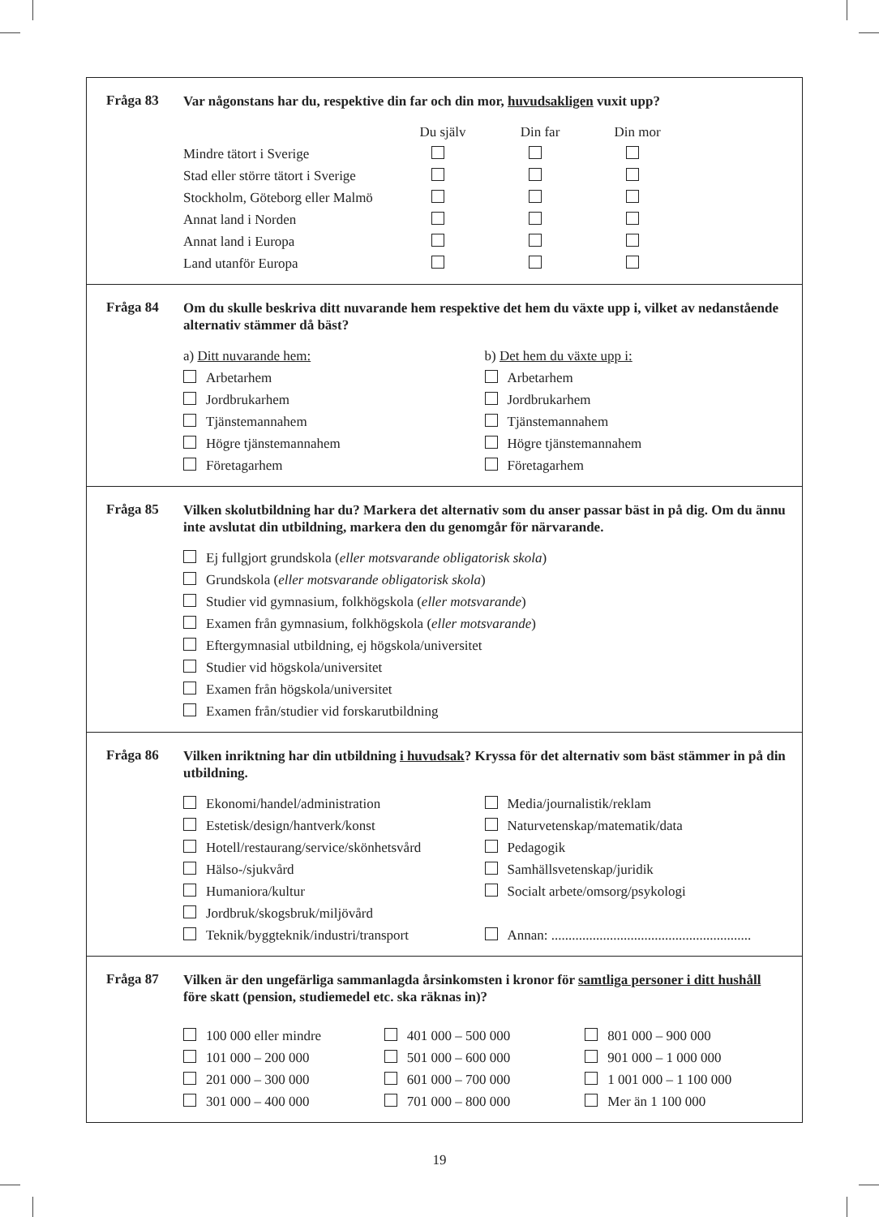Fråga 83
Var någonstans har du, respektive din far och din mor, huvudsakligen vuxit upp?
| | Du själv | Din far | Din mor |
| --- | --- | --- | --- |
| Mindre tätort i Sverige | | | |
| Stad eller större tätort i Sverige | | | |
| Stockholm, Göteborg eller Malmö | | | |
| Annat land i Norden | | | |
| Annat land i Europa | | | |
| Land utanför Europa | | | |
Fråga 84
Om du skulle beskriva ditt nuvarande hem respektive det hem du växte upp i, vilket av nedanstående alternativ stämmer då bäst?
a) Ditt nuvarande hem:
Arbetarhem
Jordbrukarhem
Tjänstemannahem
Högre tjänstemannahem
Företagarhem
b) Det hem du växte upp i:
Arbetarhem
Jordbrukarhem
Tjänstemannahem
Högre tjänstemannahem
Företagarhem
Fråga 85
Vilken skolutbildning har du? Markera det alternativ som du anser passar bäst in på dig. Om du ännu inte avslutat din utbildning, markera den du genomgår för närvarande.
Ej fullgjort grundskola (eller motsvarande obligatorisk skola)
Grundskola (eller motsvarande obligatorisk skola)
Studier vid gymnasium, folkhögskola (eller motsvarande)
Examen från gymnasium, folkhögskola (eller motsvarande)
Eftergymnasial utbildning, ej högskola/universitet
Studier vid högskola/universitet
Examen från högskola/universitet
Examen från/studier vid forskarutbildning
Fråga 86
Vilken inriktning har din utbildning i huvudsak? Kryssa för det alternativ som bäst stämmer in på din utbildning.
Ekonomi/handel/administration
Estetisk/design/hantverk/konst
Hotell/restaurang/service/skönhetsvård
Hälso-/sjukvård
Humaniora/kultur
Jordbruk/skogsbruk/miljövård
Teknik/byggteknik/industri/transport
Media/journalistik/reklam
Naturvetenskap/matematik/data
Pedagogik
Samhällsvetenskap/juridik
Socialt arbete/omsorg/psykologi
Annan: ..........................................................
Fråga 87
Vilken är den ungefärliga sammanlagda årsinkomsten i kronor för samtliga personer i ditt hushåll före skatt (pension, studiemedel etc. ska räknas in)?
100 000 eller mindre
101 000 – 200 000
201 000 – 300 000
301 000 – 400 000
401 000 – 500 000
501 000 – 600 000
601 000 – 700 000
701 000 – 800 000
801 000 – 900 000
901 000 – 1 000 000
1 001 000 – 1 100 000
Mer än 1 100 000
19